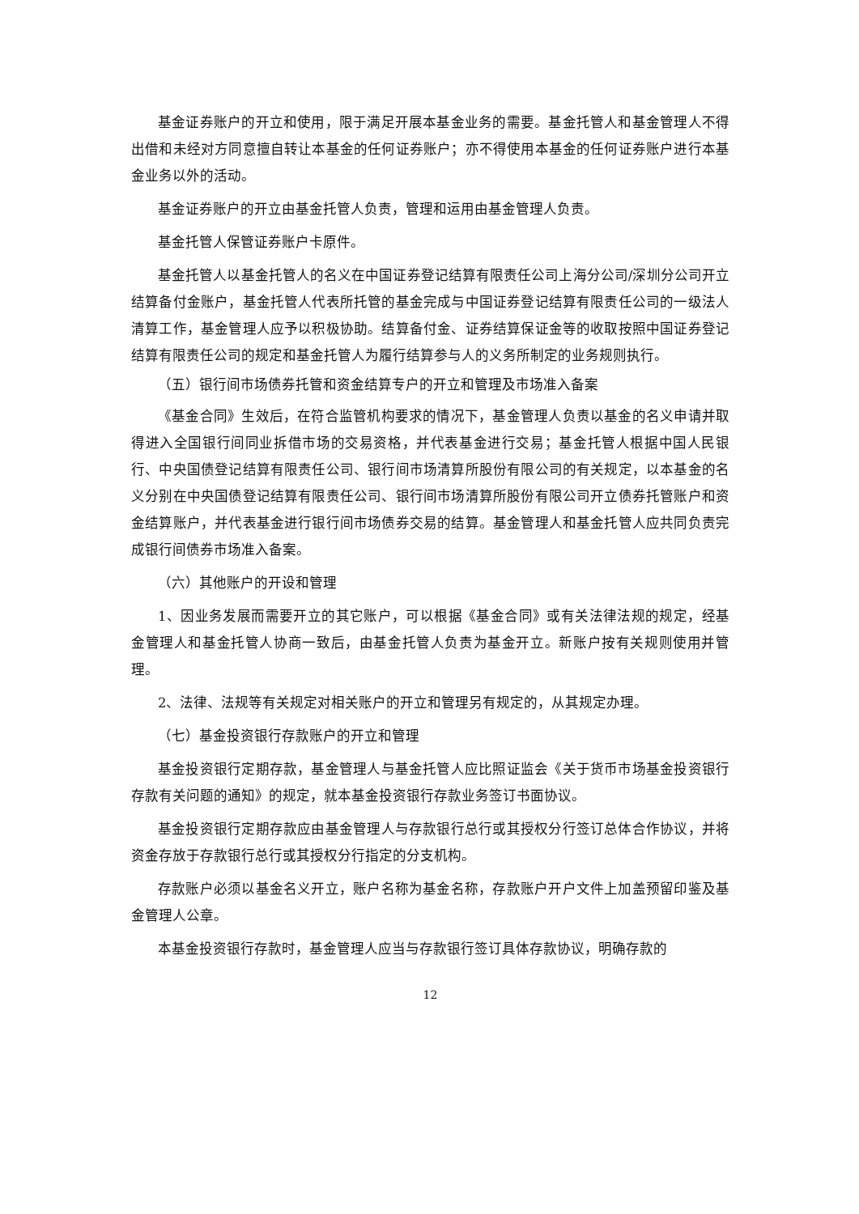基金证券账户的开立和使用，限于满足开展本基金业务的需要。基金托管人和基金管理人不得出借和未经对方同意擅自转让本基金的任何证券账户；亦不得使用本基金的任何证券账户进行本基金业务以外的活动。
基金证券账户的开立由基金托管人负责，管理和运用由基金管理人负责。
基金托管人保管证券账户卡原件。
基金托管人以基金托管人的名义在中国证券登记结算有限责任公司上海分公司/深圳分公司开立结算备付金账户，基金托管人代表所托管的基金完成与中国证券登记结算有限责任公司的一级法人清算工作，基金管理人应予以积极协助。结算备付金、证券结算保证金等的收取按照中国证券登记结算有限责任公司的规定和基金托管人为履行结算参与人的义务所制定的业务规则执行。
（五）银行间市场债券托管和资金结算专户的开立和管理及市场准入备案
《基金合同》生效后，在符合监管机构要求的情况下，基金管理人负责以基金的名义申请并取得进入全国银行间同业拆借市场的交易资格，并代表基金进行交易；基金托管人根据中国人民银行、中央国债登记结算有限责任公司、银行间市场清算所股份有限公司的有关规定，以本基金的名义分别在中央国债登记结算有限责任公司、银行间市场清算所股份有限公司开立债券托管账户和资金结算账户，并代表基金进行银行间市场债券交易的结算。基金管理人和基金托管人应共同负责完成银行间债券市场准入备案。
（六）其他账户的开设和管理
1、因业务发展而需要开立的其它账户，可以根据《基金合同》或有关法律法规的规定，经基金管理人和基金托管人协商一致后，由基金托管人负责为基金开立。新账户按有关规则使用并管理。
2、法律、法规等有关规定对相关账户的开立和管理另有规定的，从其规定办理。
（七）基金投资银行存款账户的开立和管理
基金投资银行定期存款，基金管理人与基金托管人应比照证监会《关于货币市场基金投资银行存款有关问题的通知》的规定，就本基金投资银行存款业务签订书面协议。
基金投资银行定期存款应由基金管理人与存款银行总行或其授权分行签订总体合作协议，并将资金存放于存款银行总行或其授权分行指定的分支机构。
存款账户必须以基金名义开立，账户名称为基金名称，存款账户开户文件上加盖预留印鉴及基金管理人公章。
本基金投资银行存款时，基金管理人应当与存款银行签订具体存款协议，明确存款的
12